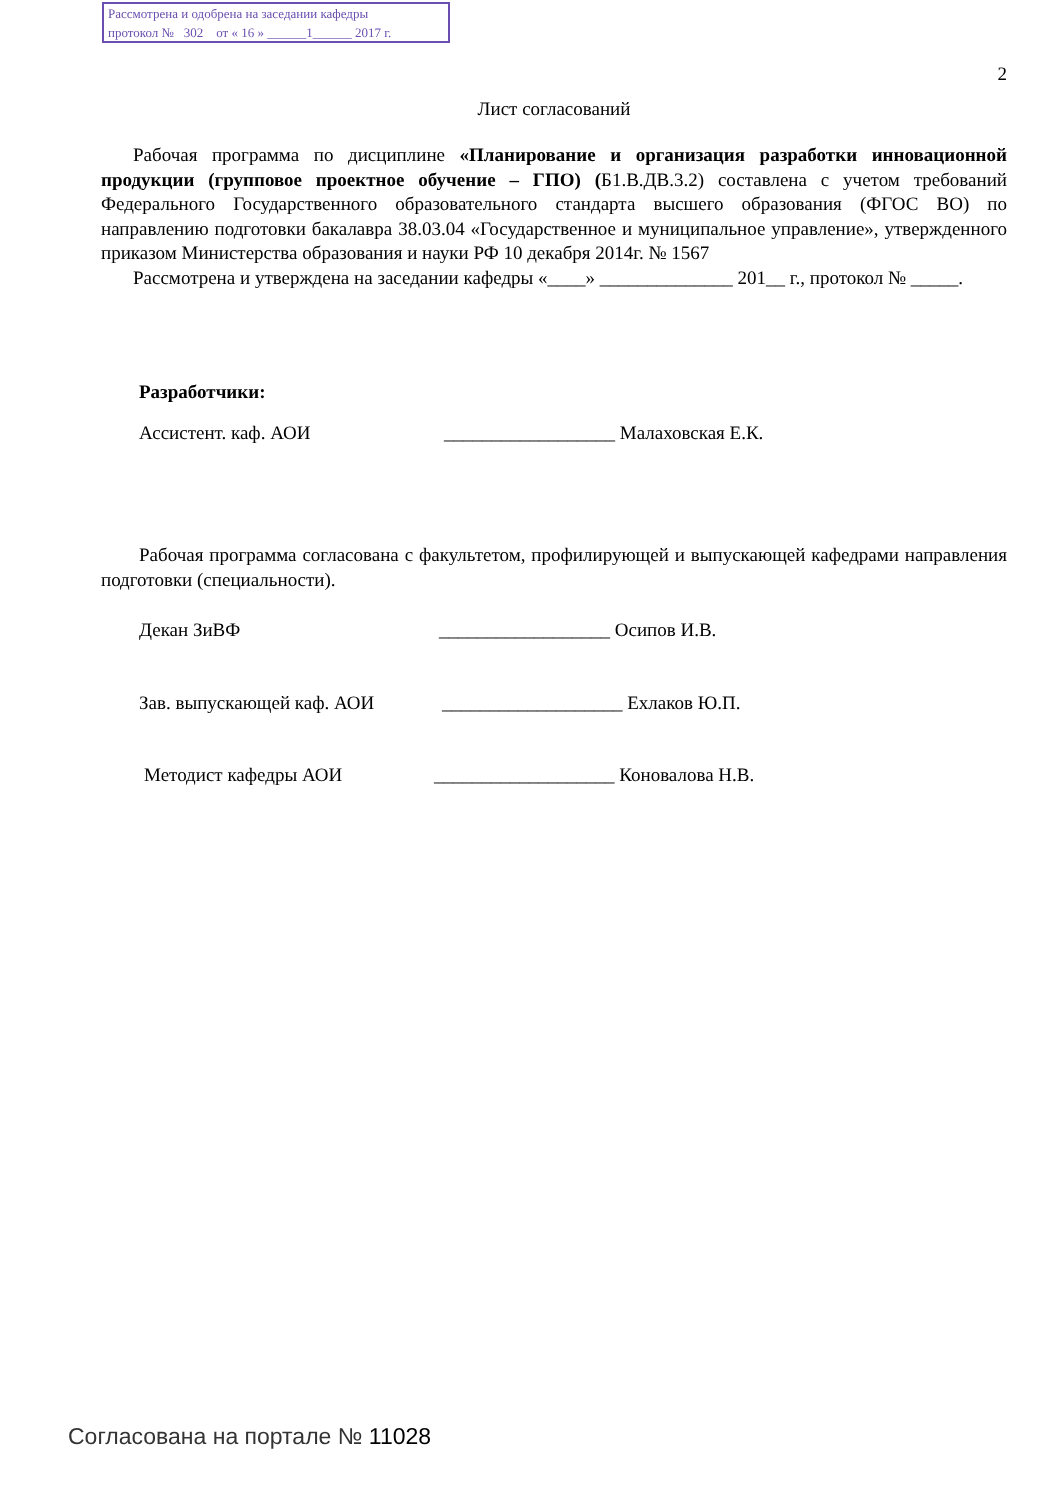Рассмотрена и одобрена на заседании кафедры
протокол № 302 от « 16 » ______1______ 2017 г.
2
Лист согласований
Рабочая программа по дисциплине «Планирование и организация разработки инновационной продукции (групповое проектное обучение – ГПО) (Б1.В.ДВ.3.2) составлена с учетом требований Федерального Государственного образовательного стандарта высшего образования (ФГОС ВО) по направлению подготовки бакалавра 38.03.04 «Государственное и муниципальное управление», утвержденного приказом Министерства образования и науки РФ 10 декабря 2014г. № 1567
Рассмотрена и утверждена на заседании кафедры «____» ______________ 201__ г., протокол № _____.
Разработчики:
Ассистент. каф. АОИ __________________ Малаховская Е.К.
Рабочая программа согласована с факультетом, профилирующей и выпускающей кафедрами направления подготовки (специальности).
Декан ЗиВФ __________________ Осипов И.В.
Зав. выпускающей каф. АОИ ___________________ Ехлаков Ю.П.
Методист кафедры АОИ ___________________ Коновалова Н.В.
Согласована на портале № 11028